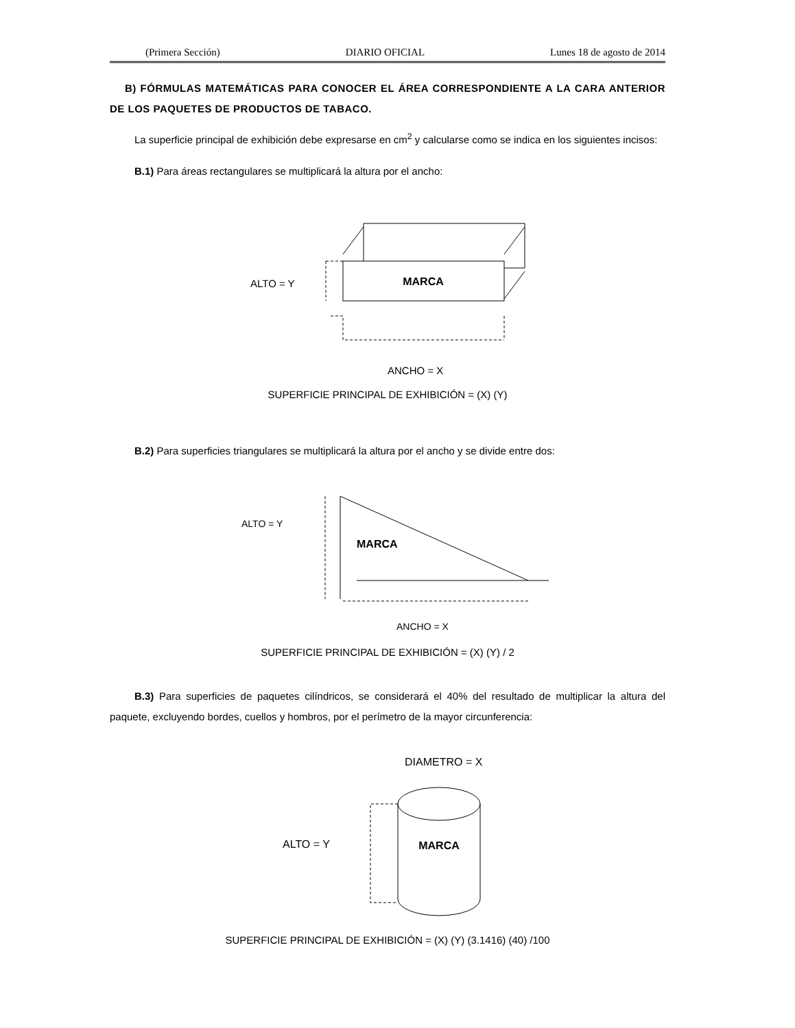(Primera Sección) DIARIO OFICIAL Lunes 18 de agosto de 2014
B) FÓRMULAS MATEMÁTICAS PARA CONOCER EL ÁREA CORRESPONDIENTE A LA CARA ANTERIOR DE LOS PAQUETES DE PRODUCTOS DE TABACO.
La superficie principal de exhibición debe expresarse en cm<sup>2</sup> y calcularse como se indica en los siguientes incisos:
B.1) Para áreas rectangulares se multiplicará la altura por el ancho:
MARCA
ALTO = Y
ANCHO = X
SUPERFICIE PRINCIPAL DE EXHIBICIÓN = (X) (Y)
B.2) Para superficies triangulares se multiplicará la altura por el ancho y se divide entre dos:
MARCA
ALTO = Y
ANCHO = X
SUPERFICIE PRINCIPAL DE EXHIBICIÓN = (X) (Y) / 2
B.3) Para superficies de paquetes cilíndricos, se considerará el 40% del resultado de multiplicar la altura del paquete, excluyendo bordes, cuellos y hombros, por el perímetro de la mayor circunferencia:
DIAMETRO = X
MARCA
ALTO = Y
SUPERFICIE PRINCIPAL DE EXHIBICIÓN = (X) (Y) (3.1416) (40) /100